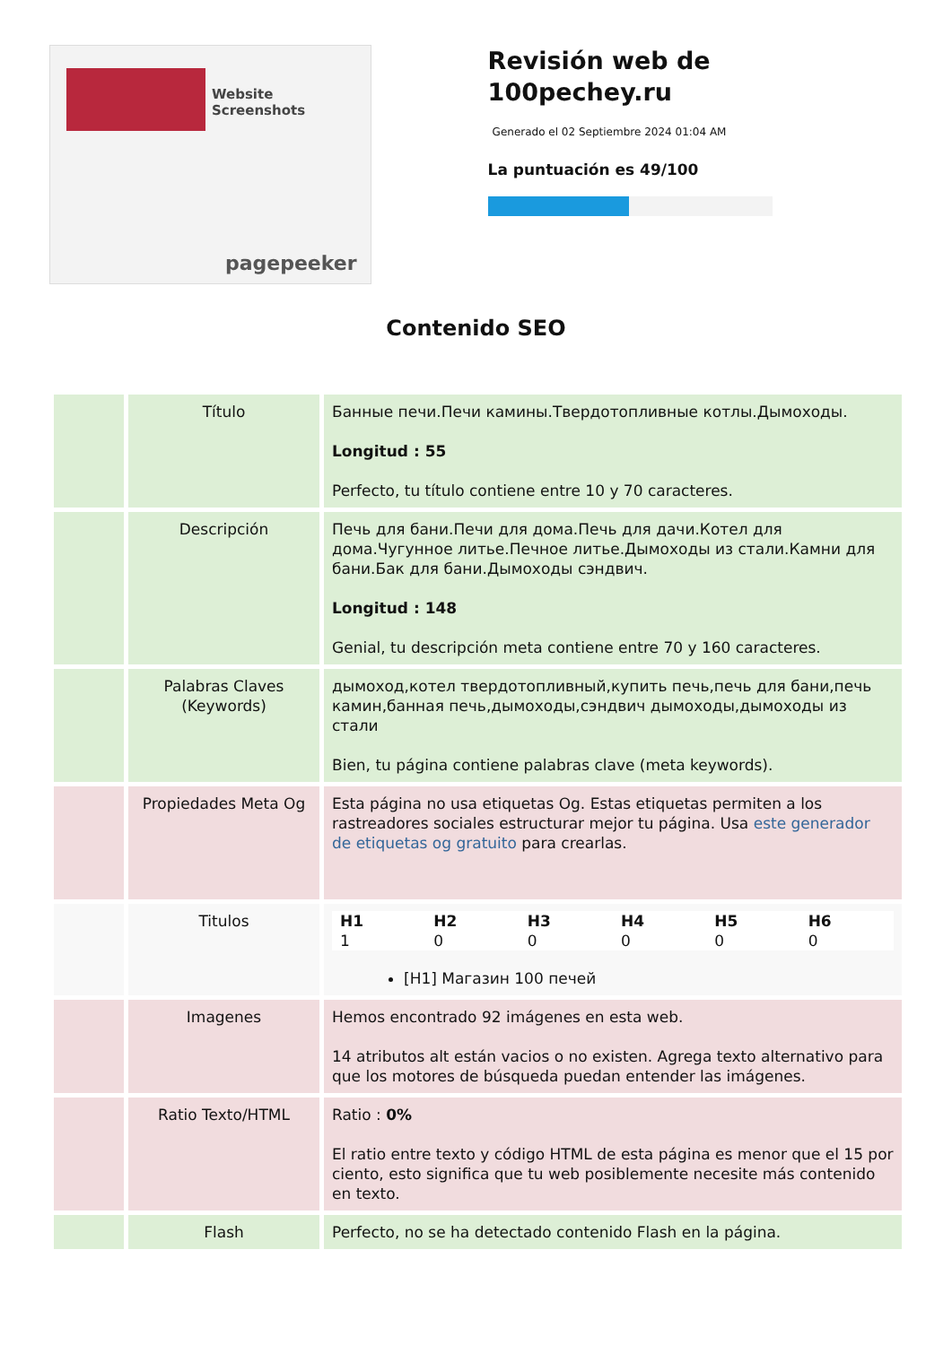Website Screenshots
pagepeeker
Revisión web de 100pechey.ru
Generado el 02 Septiembre 2024 01:04 AM
La puntuación es 49/100
Contenido SEO
| | Título | Банные печи.Печи камины.Твердотопливные котлы.Дымоходы. Longitud : 55 Perfecto, tu título contiene entre 10 y 70 caracteres. |
| | Descripción | Печь для бани.Печи для дома.Печь для дачи.Котел для дома.Чугунное литье.Печное литье.Дымоходы из стали.Камни для бани.Бак для бани.Дымоходы сэндвич. Longitud : 148 Genial, tu descripción meta contiene entre 70 y 160 caracteres. |
| | Palabras Claves (Keywords) | дымоход,котел твердотопливный,купить печь,печь для бани,печь камин,банная печь,дымоходы,сэндвич дымоходы,дымоходы из стали Bien, tu página contiene palabras clave (meta keywords). |
| | Propiedades Meta Og | Esta página no usa etiquetas Og. Estas etiquetas permiten a los rastreadores sociales estructurar mejor tu página. Usa este generador de etiquetas og gratuito para crearlas. |
| | Titulos | / H1 1 / H2 0 / H3 0 / H4 0 / H5 0 / H6 0 / [H1] Магазин 100 печей |
| | Imagenes | Hemos encontrado 92 imágenes en esta web. 14 atributos alt están vacios o no existen. Agrega texto alternativo para que los motores de búsqueda puedan entender las imágenes. |
| | Ratio Texto/HTML | Ratio : 0% El ratio entre texto y código HTML de esta página es menor que el 15 por ciento, esto significa que tu web posiblemente necesite más contenido en texto. |
| | Flash | Perfecto, no se ha detectado contenido Flash en la página. |